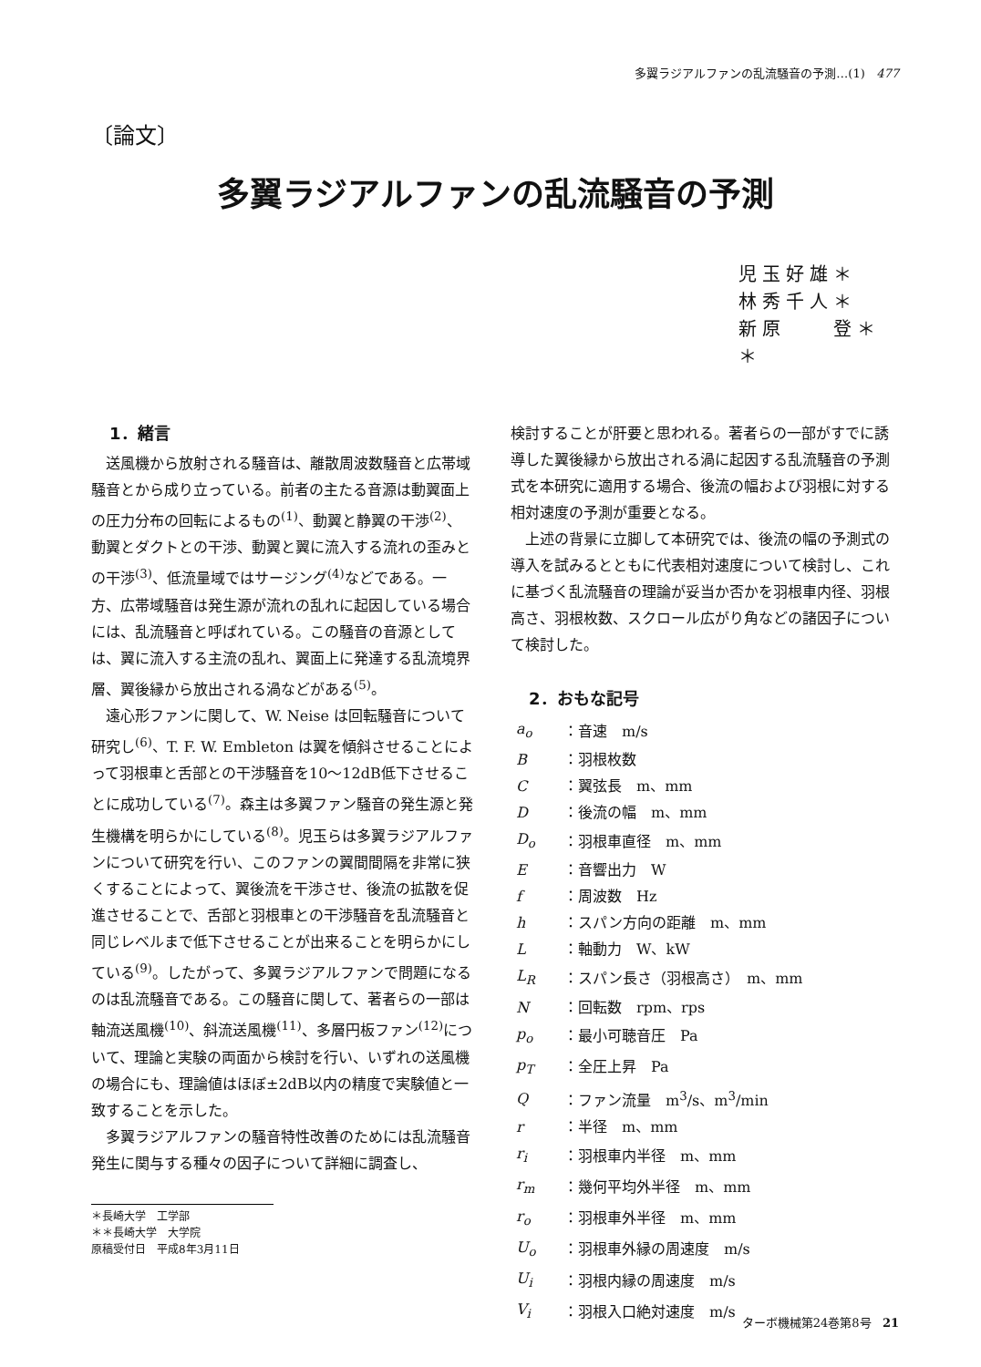多翼ラジアルファンの乱流騒音の予測…(1) 477
〔論文〕
多翼ラジアルファンの乱流騒音の予測
児玉好雄＊
林秀千人＊
新原　　登＊＊
1．緒言
送風機から放射される騒音は、離散周波数騒音と広帯域騒音とから成り立っている。前者の主たる音源は動翼面上の圧力分布の回転によるもの<sup>(1)</sup>、動翼と静翼の干渉<sup>(2)</sup>、動翼とダクトとの干渉、動翼と翼に流入する流れの歪みとの干渉<sup>(3)</sup>、低流量域ではサージング<sup>(4)</sup>などである。一方、広帯域騒音は発生源が流れの乱れに起因している場合には、乱流騒音と呼ばれている。この騒音の音源としては、翼に流入する主流の乱れ、翼面上に発達する乱流境界層、翼後縁から放出される渦などがある<sup>(5)</sup>。
遠心形ファンに関して、W. Neise は回転騒音について研究し<sup>(6)</sup>、T. F. W. Embleton は翼を傾斜させることによって羽根車と舌部との干渉騒音を10～12dB低下させることに成功している<sup>(7)</sup>。森主は多翼ファン騒音の発生源と発生機構を明らかにしている<sup>(8)</sup>。児玉らは多翼ラジアルファンについて研究を行い、このファンの翼間間隔を非常に狭くすることによって、翼後流を干渉させ、後流の拡散を促進させることで、舌部と羽根車との干渉騒音を乱流騒音と同じレベルまで低下させることが出来ることを明らかにしている<sup>(9)</sup>。したがって、多翼ラジアルファンで問題になるのは乱流騒音である。この騒音に関して、著者らの一部は軸流送風機<sup>(10)</sup>、斜流送風機<sup>(11)</sup>、多層円板ファン<sup>(12)</sup>について、理論と実験の両面から検討を行い、いずれの送風機の場合にも、理論値はほぼ±2dB以内の精度で実験値と一致することを示した。
多翼ラジアルファンの騒音特性改善のためには乱流騒音発生に関与する種々の因子について詳細に調査し、
＊長崎大学　工学部
＊＊長崎大学　大学院
原稿受付日　平成8年3月11日
検討することが肝要と思われる。著者らの一部がすでに誘導した翼後縁から放出される渦に起因する乱流騒音の予測式を本研究に適用する場合、後流の幅および羽根に対する相対速度の予測が重要となる。
上述の背景に立脚して本研究では、後流の幅の予測式の導入を試みるとともに代表相対速度について検討し、これに基づく乱流騒音の理論が妥当か否かを羽根車内径、羽根高さ、羽根枚数、スクロール広がり角などの諸因子について検討した。
2．おもな記号
| a<sub>o</sub> | ：音速 m/s |
| B | ：羽根枚数 |
| C | ：翼弦長 m、mm |
| D | ：後流の幅 m、mm |
| D<sub>o</sub> | ：羽根車直径 m、mm |
| E | ：音響出力 W |
| f | ：周波数 Hz |
| h | ：スパン方向の距離 m、mm |
| L | ：軸動力 W、kW |
| L<sub>R</sub> | ：スパン長さ（羽根高さ） m、mm |
| N | ：回転数 rpm、rps |
| p<sub>o</sub> | ：最小可聴音圧 Pa |
| p<sub>T</sub> | ：全圧上昇 Pa |
| Q | ：ファン流量 m<sup>3</sup>/s、m<sup>3</sup>/min |
| r | ：半径 m、mm |
| r<sub>i</sub> | ：羽根車内半径 m、mm |
| r<sub>m</sub> | ：幾何平均外半径 m、mm |
| r<sub>o</sub> | ：羽根車外半径 m、mm |
| U<sub>o</sub> | ：羽根車外縁の周速度 m/s |
| U<sub>i</sub> | ：羽根内縁の周速度 m/s |
| V<sub>i</sub> | ：羽根入口絶対速度 m/s |
ターボ機械第24巻第8号 21